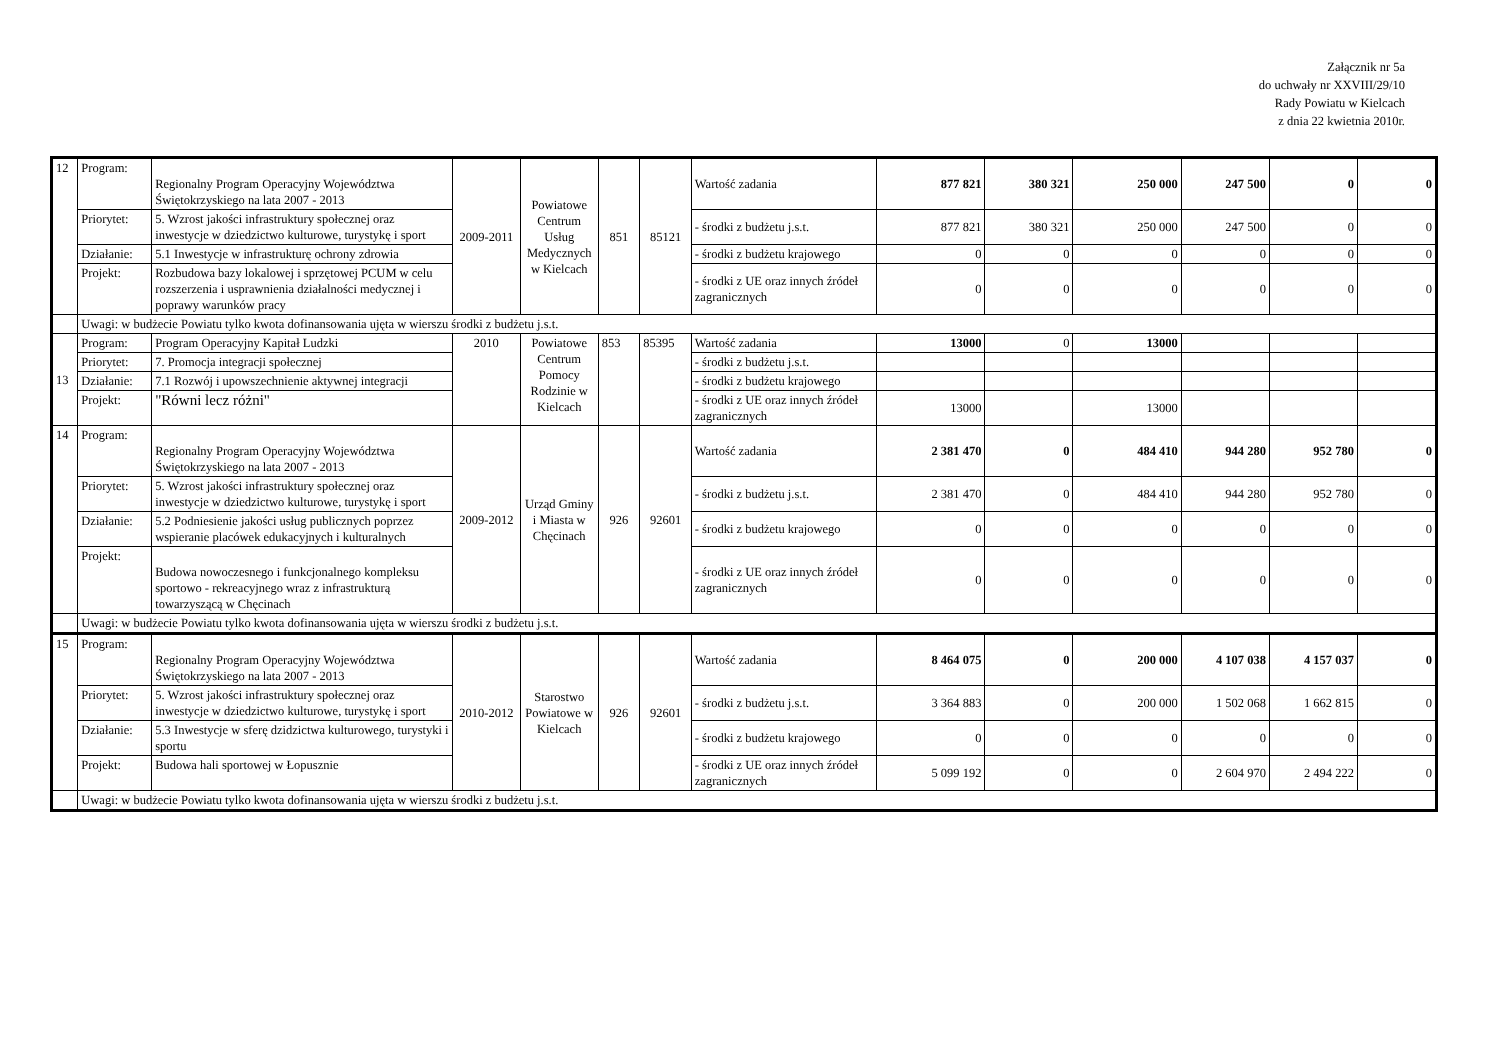Załącznik nr 5a
do uchwały nr XXVIII/29/10
Rady Powiatu w Kielcach
z dnia 22 kwietnia 2010r.
| 12 | Program: | Regionalny Program Operacyjny Województwa Świętokrzyskiego na lata 2007 - 2013 | 2009-2011 | Powiatowe Centrum Usług Medycznych w Kielcach | 851 | 85121 | Wartość zadania | 877 821 | 380 321 | 250 000 | 247 500 | 0 | 0 |
| | Priorytet: | 5. Wzrost jakości infrastruktury społecznej oraz inwestycje w dziedzictwo kulturowe, turystykę i sport | | | | | - środki z budżetu j.s.t. | 877 821 | 380 321 | 250 000 | 247 500 | 0 | 0 |
| | Działanie: | 5.1 Inwestycje w infrastrukturę ochrony zdrowia | | | | | - środki z budżetu krajowego | 0 | 0 | 0 | 0 | 0 | 0 |
| | Projekt: | Rozbudowa bazy lokalowej i sprzętowej PCUM w celu rozszerzenia i usprawnienia działalności medycznej i poprawy warunków pracy | | | | | - środki z UE oraz innych źródeł zagranicznych | 0 | 0 | 0 | 0 | 0 | 0 |
| | Uwagi: w budżecie Powiatu tylko kwota dofinansowania ujęta w wierszu środki z budżetu j.s.t. | | | | | | | | | | | | |
| 13 | Program: | Program Operacyjny Kapitał Ludzki | 2010 | Powiatowe Centrum Pomocy Rodzinie w Kielcach | 853 | 85395 | Wartość zadania | 13000 | 0 | 13000 | | | |
| | Priorytet: | 7. Promocja integracji społecznej | | | | | - środki z budżetu j.s.t. | | | | | | |
| | Działanie: | 7.1 Rozwój i upowszechnienie aktywnej integracji | | | | | - środki z budżetu krajowego | | | | | | |
| | Projekt: | "Równi lecz różni" | | | | | - środki z UE oraz innych źródeł zagranicznych | 13000 | | 13000 | | | |
| 14 | Program: | Regionalny Program Operacyjny Województwa Świętokrzyskiego na lata 2007 - 2013 | 2009-2012 | Urząd Gminy i Miasta w Chęcinach | 926 | 92601 | Wartość zadania | 2 381 470 | 0 | 484 410 | 944 280 | 952 780 | 0 |
| | Priorytet: | 5. Wzrost jakości infrastruktury społecznej oraz inwestycje w dziedzictwo kulturowe, turystykę i sport | | | | | - środki z budżetu j.s.t. | 2 381 470 | 0 | 484 410 | 944 280 | 952 780 | 0 |
| | Działanie: | 5.2 Podniesienie jakości usług publicznych poprzez wspieranie placówek edukacyjnych i kulturalnych | | | | | - środki z budżetu krajowego | 0 | 0 | 0 | 0 | 0 | 0 |
| | Projekt: | Budowa nowoczesnego i funkcjonalnego kompleksu sportowo - rekreacyjnego wraz z infrastrukturą towarzyszącą w Chęcinach | | | | | - środki z UE oraz innych źródeł zagranicznych | 0 | 0 | 0 | 0 | 0 | 0 |
| | Uwagi: w budżecie Powiatu tylko kwota dofinansowania ujęta w wierszu środki z budżetu j.s.t. | | | | | | | | | | | | |
| 15 | Program: | Regionalny Program Operacyjny Województwa Świętokrzyskiego na lata 2007 - 2013 | 2010-2012 | Starostwo Powiatowe w Kielcach | 926 | 92601 | Wartość zadania | 8 464 075 | 0 | 200 000 | 4 107 038 | 4 157 037 | 0 |
| | Priorytet: | 5. Wzrost jakości infrastruktury społecznej oraz inwestycje w dziedzictwo kulturowe, turystykę i sport | | | | | - środki z budżetu j.s.t. | 3 364 883 | 0 | 200 000 | 1 502 068 | 1 662 815 | 0 |
| | Działanie: | 5.3 Inwestycje w sferę dzidzictwa kulturowego, turystyki i sportu | | | | | - środki z budżetu krajowego | 0 | 0 | 0 | 0 | 0 | 0 |
| | Projekt: | Budowa hali sportowej w Łopusznie | | | | | - środki z UE oraz innych źródeł zagranicznych | 5 099 192 | 0 | 0 | 2 604 970 | 2 494 222 | 0 |
| | Uwagi: w budżecie Powiatu tylko kwota dofinansowania ujęta w wierszu środki z budżetu j.s.t. | | | | | | | | | | | | |